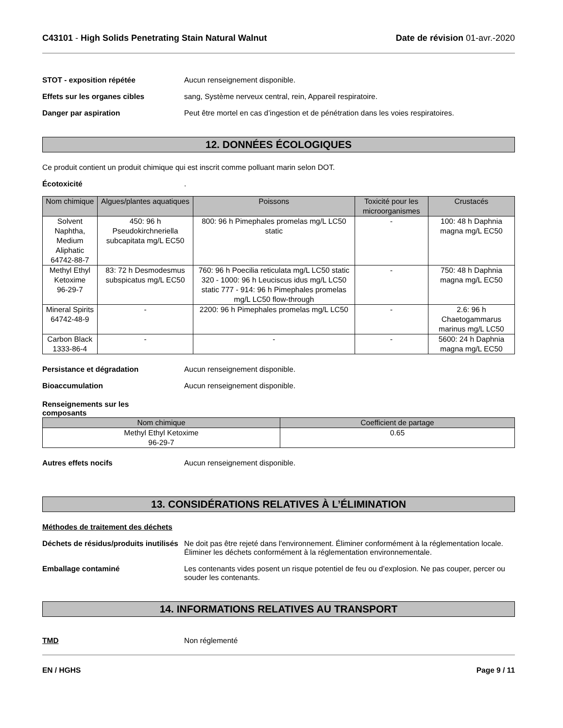C43101 - High Solids Penetrating Stain Natural Walnut
Date de révision 01-avr.-2020
STOT - exposition répétée Aucun renseignement disponible.
Effets sur les organes cibles sang, Système nerveux central, rein, Appareil respiratoire.
Danger par aspiration Peut être mortel en cas d’ingestion et de pénétration dans les voies respiratoires.
12. DONNÉES ÉCOLOGIQUES
Ce produit contient un produit chimique qui est inscrit comme polluant marin selon DOT.
Écotoxicité .
| Nom chimique | Algues/plantes aquatiques | Poissons | Toxicité pour les microorganismes | Crustacés |
| --- | --- | --- | --- | --- |
| Solvent Naphtha, Medium Aliphatic 64742-88-7 | 450: 96 h Pseudokirchneriella subcapitata mg/L EC50 | 800: 96 h Pimephales promelas mg/L LC50 static | - | 100: 48 h Daphnia magna mg/L EC50 |
| Methyl Ethyl Ketoxime 96-29-7 | 83: 72 h Desmodesmus subspicatus mg/L EC50 | 760: 96 h Poecilia reticulata mg/L LC50 static 320 - 1000: 96 h Leuciscus idus mg/L LC50 static 777 - 914: 96 h Pimephales promelas mg/L LC50 flow-through | - | 750: 48 h Daphnia magna mg/L EC50 |
| Mineral Spirits 64742-48-9 | - | 2200: 96 h Pimephales promelas mg/L LC50 | - | 2.6: 96 h Chaetogammarus marinus mg/L LC50 |
| Carbon Black 1333-86-4 | - | - | - | 5600: 24 h Daphnia magna mg/L EC50 |
Persistance et dégradation Aucun renseignement disponible.
Bioaccumulation Aucun renseignement disponible.
Renseignements sur les composants
| Nom chimique | Coefficient de partage |
| --- | --- |
| Methyl Ethyl Ketoxime 96-29-7 | 0.65 |
Autres effets nocifs Aucun renseignement disponible.
13. CONSIDÉRATIONS RELATIVES À L’ÉLIMINATION
Méthodes de traitement des déchets
Déchets de résidus/produits inutilisés
Ne doit pas être rejeté dans l'environnement. Éliminer conformément à la réglementation locale. Éliminer les déchets conformément à la réglementation environnementale.
Emballage contaminé Les contenants vides posent un risque potentiel de feu ou d’explosion. Ne pas couper, percer ou souder les contenants.
14. INFORMATIONS RELATIVES AU TRANSPORT
TMD Non réglementé
EN / HGHS Page 9 / 11